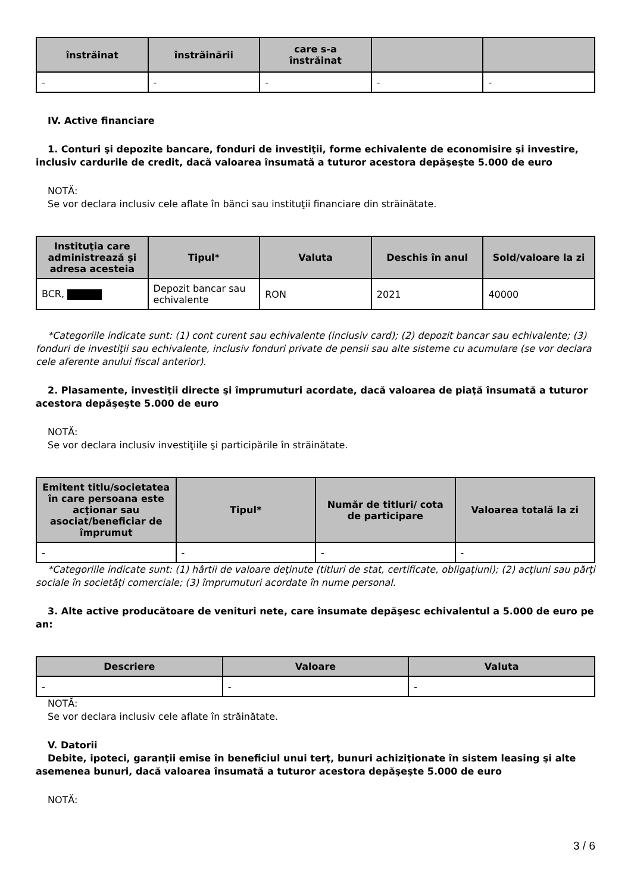| înstrăinat | înstrăinării | care s-a înstrăinat | | |
| --- | --- | --- | --- | --- |
| - | - | - | - | - |
IV. Active financiare
1. Conturi şi depozite bancare, fonduri de investiţii, forme echivalente de economisire şi investire, inclusiv cardurile de credit, dacă valoarea însumată a tuturor acestora depăşeşte 5.000 de euro
NOTĂ:
Se vor declara inclusiv cele aflate în bănci sau instituţii financiare din străinătate.
| Instituţia care administrează şi adresa acesteia | Tipul* | Valuta | Deschis în anul | Sold/valoare la zi |
| --- | --- | --- | --- | --- |
| BCR, | Depozit bancar sau echivalente | RON | 2021 | 40000 |
*Categoriile indicate sunt: (1) cont curent sau echivalente (inclusiv card); (2) depozit bancar sau echivalente; (3) fonduri de investiţii sau echivalente, inclusiv fonduri private de pensii sau alte sisteme cu acumulare (se vor declara cele aferente anului fiscal anterior).
2. Plasamente, investiţii directe şi împrumuturi acordate, dacă valoarea de piaţă însumată a tuturor acestora depăşeşte 5.000 de euro
NOTĂ:
Se vor declara inclusiv investiţiile şi participările în străinătate.
| Emitent titlu/societatea în care persoana este acţionar sau asociat/beneficiar de împrumut | Tipul* | Număr de titluri/ cota de participare | Valoarea totală la zi |
| --- | --- | --- | --- |
| - | - | - | - |
*Categoriile indicate sunt: (1) hârtii de valoare deţinute (titluri de stat, certificate, obligaţiuni); (2) acţiuni sau părţi sociale în societăţi comerciale; (3) împrumuturi acordate în nume personal.
3. Alte active producătoare de venituri nete, care însumate depăşesc echivalentul a 5.000 de euro pe an:
| Descriere | Valoare | Valuta |
| --- | --- | --- |
| - | - | - |
NOTĂ:
Se vor declara inclusiv cele aflate în străinătate.
V. Datorii
Debite, ipoteci, garanţii emise în beneficiul unui terţ, bunuri achiziţionate în sistem leasing şi alte asemenea bunuri, dacă valoarea însumată a tuturor acestora depăşeşte 5.000 de euro
NOTĂ:
3 / 6